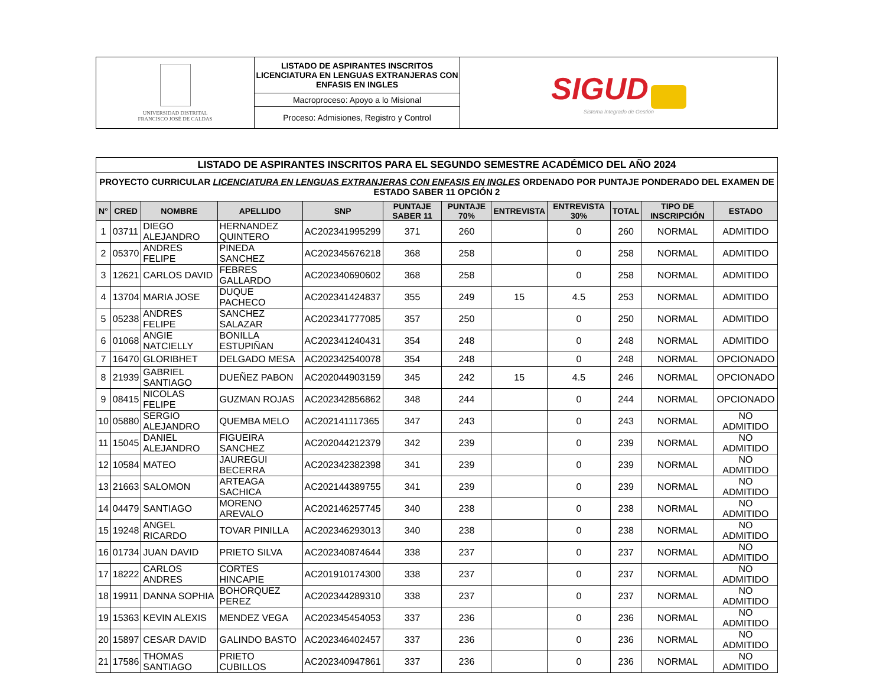| UNIVERSIDAD DISTRITAL FRANCISCO JOSÉ DE CALDAS | LISTADO DE ASPIRANTES INSCRITOS LICENCIATURA EN LENGUAS EXTRANJERAS CON ENFASIS EN INGLES | SIGUD Sistema Integrado de Gestión |
| | Macroproceso: Apoyo a lo Misional | |
| | Proceso: Admisiones, Registro y Control | |
| LISTADO DE ASPIRANTES INSCRITOS PARA EL SEGUNDO SEMESTRE ACADÉMICO DEL AÑO 2024 | | | | | | | | | | | |
| PROYECTO CURRICULAR LICENCIATURA EN LENGUAS EXTRANJERAS CON ENFASIS EN INGLES ORDENADO POR PUNTAJE PONDERADO DEL EXAMEN DE ESTADO SABER 11 OPCIÓN 2 | | | | | | | | | | | |
| N° | CRED | NOMBRE | APELLIDO | SNP | PUNTAJE SABER 11 | PUNTAJE 70% | ENTREVISTA | ENTREVISTA 30% | TOTAL | TIPO DE INSCRIPCIÓN | ESTADO |
| 1 | 03711 | DIEGO ALEJANDRO | HERNANDEZ QUINTERO | AC202341995299 | 371 | 260 | | 0 | 260 | NORMAL | ADMITIDO |
| 2 | 05370 | ANDRES FELIPE | PINEDA SANCHEZ | AC202345676218 | 368 | 258 | | 0 | 258 | NORMAL | ADMITIDO |
| 3 | 12621 | CARLOS DAVID | FEBRES GALLARDO | AC202340690602 | 368 | 258 | | 0 | 258 | NORMAL | ADMITIDO |
| 4 | 13704 | MARIA JOSE | DUQUE PACHECO | AC202341424837 | 355 | 249 | 15 | 4.5 | 253 | NORMAL | ADMITIDO |
| 5 | 05238 | ANDRES FELIPE | SANCHEZ SALAZAR | AC202341777085 | 357 | 250 | | 0 | 250 | NORMAL | ADMITIDO |
| 6 | 01068 | ANGIE NATCIELLY | BONILLA ESTUPIÑAN | AC202341240431 | 354 | 248 | | 0 | 248 | NORMAL | ADMITIDO |
| 7 | 16470 | GLORIBHET | DELGADO MESA | AC202342540078 | 354 | 248 | | 0 | 248 | NORMAL | OPCIONADO |
| 8 | 21939 | GABRIEL SANTIAGO | DUEÑEZ PABON | AC202044903159 | 345 | 242 | 15 | 4.5 | 246 | NORMAL | OPCIONADO |
| 9 | 08415 | NICOLAS FELIPE | GUZMAN ROJAS | AC202342856862 | 348 | 244 | | 0 | 244 | NORMAL | OPCIONADO |
| 10 | 05880 | SERGIO ALEJANDRO | QUEMBA MELO | AC202141117365 | 347 | 243 | | 0 | 243 | NORMAL | NO ADMITIDO |
| 11 | 15045 | DANIEL ALEJANDRO | FIGUEIRA SANCHEZ | AC202044212379 | 342 | 239 | | 0 | 239 | NORMAL | NO ADMITIDO |
| 12 | 10584 | MATEO | JAUREGUI BECERRA | AC202342382398 | 341 | 239 | | 0 | 239 | NORMAL | NO ADMITIDO |
| 13 | 21663 | SALOMON | ARTEAGA SACHICA | AC202144389755 | 341 | 239 | | 0 | 239 | NORMAL | NO ADMITIDO |
| 14 | 04479 | SANTIAGO | MORENO AREVALO | AC202146257745 | 340 | 238 | | 0 | 238 | NORMAL | NO ADMITIDO |
| 15 | 19248 | ANGEL RICARDO | TOVAR PINILLA | AC202346293013 | 340 | 238 | | 0 | 238 | NORMAL | NO ADMITIDO |
| 16 | 01734 | JUAN DAVID | PRIETO SILVA | AC202340874644 | 338 | 237 | | 0 | 237 | NORMAL | NO ADMITIDO |
| 17 | 18222 | CARLOS ANDRES | CORTES HINCAPIE | AC201910174300 | 338 | 237 | | 0 | 237 | NORMAL | NO ADMITIDO |
| 18 | 19911 | DANNA SOPHIA | BOHORQUEZ PEREZ | AC202344289310 | 338 | 237 | | 0 | 237 | NORMAL | NO ADMITIDO |
| 19 | 15363 | KEVIN ALEXIS | MENDEZ VEGA | AC202345454053 | 337 | 236 | | 0 | 236 | NORMAL | NO ADMITIDO |
| 20 | 15897 | CESAR DAVID | GALINDO BASTO | AC202346402457 | 337 | 236 | | 0 | 236 | NORMAL | NO ADMITIDO |
| 21 | 17586 | THOMAS SANTIAGO | PRIETO CUBILLOS | AC202340947861 | 337 | 236 | | 0 | 236 | NORMAL | NO ADMITIDO |